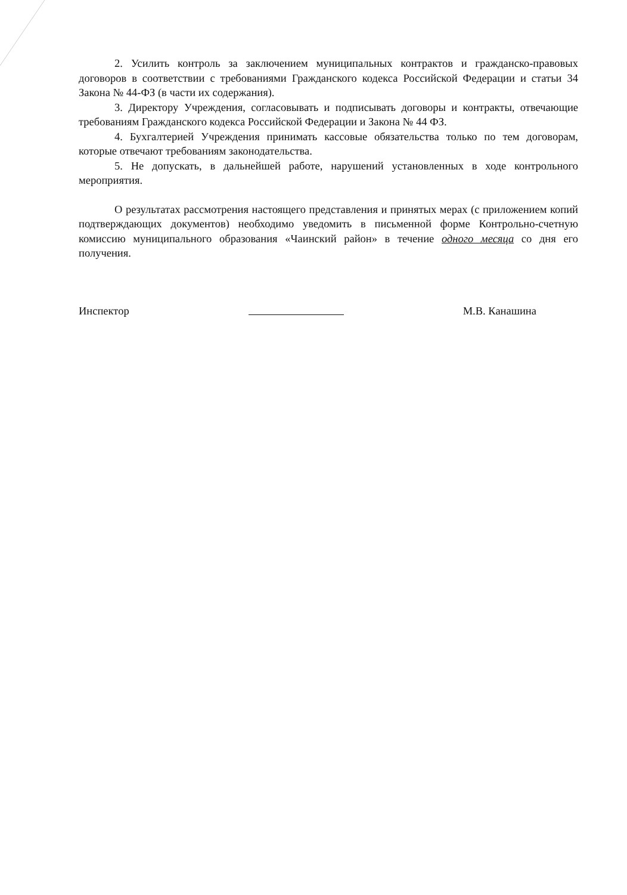2. Усилить контроль за заключением муниципальных контрактов и гражданско-правовых договоров в соответствии с требованиями Гражданского кодекса Российской Федерации и статьи 34 Закона № 44-ФЗ (в части их содержания).
3. Директору Учреждения, согласовывать и подписывать договоры и контракты, отвечающие требованиям Гражданского кодекса Российской Федерации и Закона № 44 ФЗ.
4. Бухгалтерией Учреждения принимать кассовые обязательства только по тем договорам, которые отвечают требованиям законодательства.
5. Не допускать, в дальнейшей работе, нарушений установленных в ходе контрольного мероприятия.
О результатах рассмотрения настоящего представления и принятых мерах (с приложением копий подтверждающих документов) необходимо уведомить в письменной форме Контрольно-счетную комиссию муниципального образования «Чаинский район» в течение одного месяца со дня его получения.
Инспектор М.В. Канашина